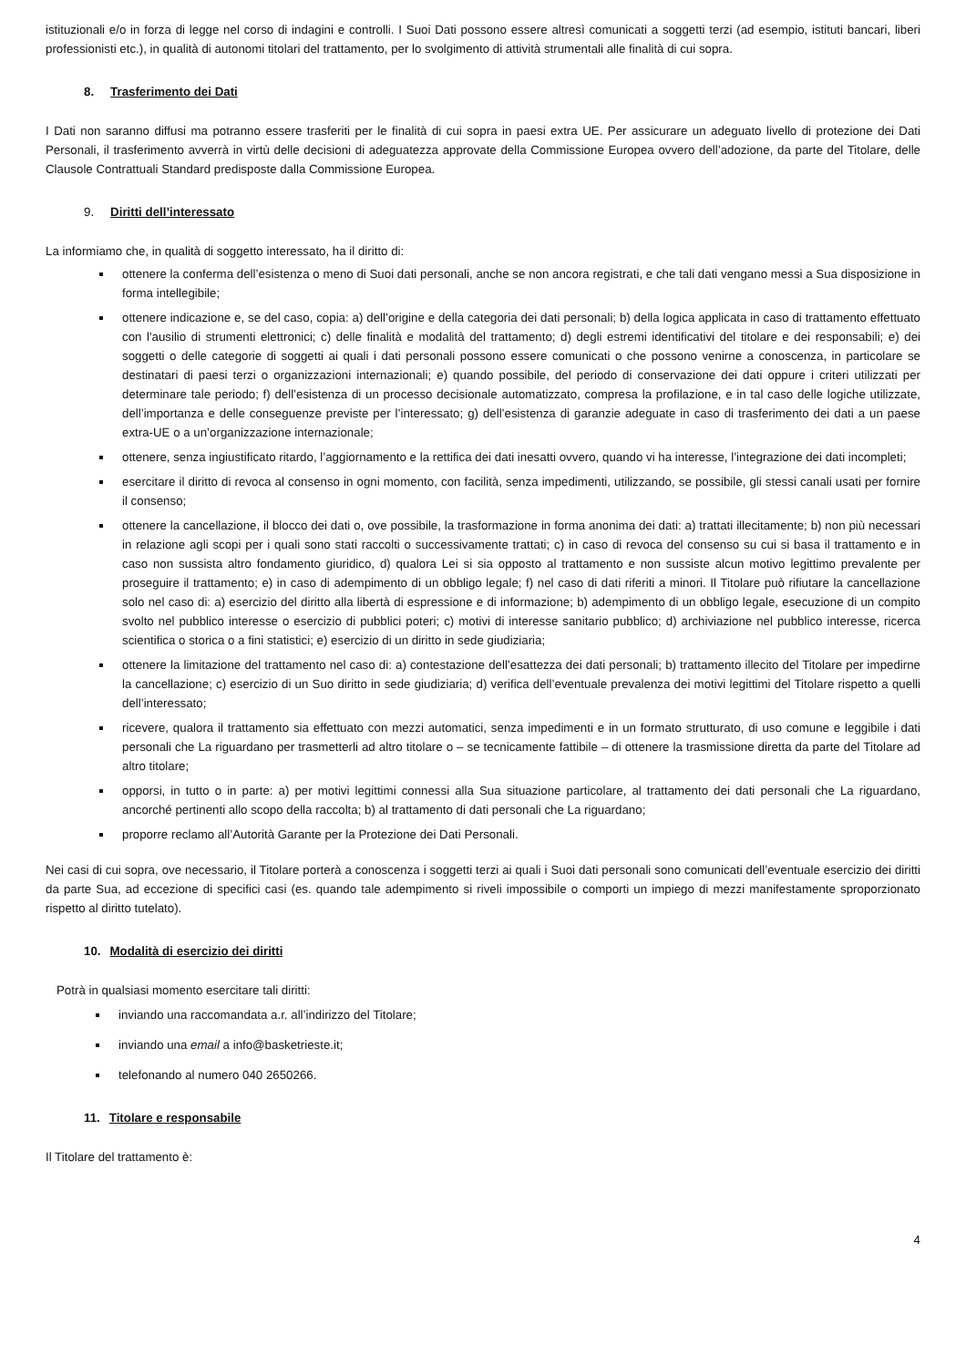istituzionali e/o in forza di legge nel corso di indagini e controlli. I Suoi Dati possono essere altresì comunicati a soggetti terzi (ad esempio, istituti bancari, liberi professionisti etc.), in qualità di autonomi titolari del trattamento, per lo svolgimento di attività strumentali alle finalità di cui sopra.
8. Trasferimento dei Dati
I Dati non saranno diffusi ma potranno essere trasferiti per le finalità di cui sopra in paesi extra UE. Per assicurare un adeguato livello di protezione dei Dati Personali, il trasferimento avverrà in virtù delle decisioni di adeguatezza approvate della Commissione Europea ovvero dell’adozione, da parte del Titolare, delle Clausole Contrattuali Standard predisposte dalla Commissione Europea.
9. Diritti dell’interessato
La informiamo che, in qualità di soggetto interessato, ha il diritto di:
ottenere la conferma dell’esistenza o meno di Suoi dati personali, anche se non ancora registrati, e che tali dati vengano messi a Sua disposizione in forma intellegibile;
ottenere indicazione e, se del caso, copia: a) dell’origine e della categoria dei dati personali; b) della logica applicata in caso di trattamento effettuato con l'ausilio di strumenti elettronici; c) delle finalità e modalità del trattamento; d) degli estremi identificativi del titolare e dei responsabili; e) dei soggetti o delle categorie di soggetti ai quali i dati personali possono essere comunicati o che possono venirne a conoscenza, in particolare se destinatari di paesi terzi o organizzazioni internazionali; e) quando possibile, del periodo di conservazione dei dati oppure i criteri utilizzati per determinare tale periodo; f) dell’esistenza di un processo decisionale automatizzato, compresa la profilazione, e in tal caso delle logiche utilizzate, dell’importanza e delle conseguenze previste per l’interessato; g) dell’esistenza di garanzie adeguate in caso di trasferimento dei dati a un paese extra-UE o a un’organizzazione internazionale;
ottenere, senza ingiustificato ritardo, l’aggiornamento e la rettifica dei dati inesatti ovvero, quando vi ha interesse, l’integrazione dei dati incompleti;
esercitare il diritto di revoca al consenso in ogni momento, con facilità, senza impedimenti, utilizzando, se possibile, gli stessi canali usati per fornire il consenso;
ottenere la cancellazione, il blocco dei dati o, ove possibile, la trasformazione in forma anonima dei dati: a) trattati illecitamente; b) non più necessari in relazione agli scopi per i quali sono stati raccolti o successivamente trattati; c) in caso di revoca del consenso su cui si basa il trattamento e in caso non sussista altro fondamento giuridico, d) qualora Lei si sia opposto al trattamento e non sussiste alcun motivo legittimo prevalente per proseguire il trattamento; e) in caso di adempimento di un obbligo legale; f) nel caso di dati riferiti a minori. Il Titolare può rifiutare la cancellazione solo nel caso di: a) esercizio del diritto alla libertà di espressione e di informazione; b) adempimento di un obbligo legale, esecuzione di un compito svolto nel pubblico interesse o esercizio di pubblici poteri; c) motivi di interesse sanitario pubblico; d) archiviazione nel pubblico interesse, ricerca scientifica o storica o a fini statistici; e) esercizio di un diritto in sede giudiziaria;
ottenere la limitazione del trattamento nel caso di: a) contestazione dell’esattezza dei dati personali; b) trattamento illecito del Titolare per impedirne la cancellazione; c) esercizio di un Suo diritto in sede giudiziaria; d) verifica dell’eventuale prevalenza dei motivi legittimi del Titolare rispetto a quelli dell’interessato;
ricevere, qualora il trattamento sia effettuato con mezzi automatici, senza impedimenti e in un formato strutturato, di uso comune e leggibile i dati personali che La riguardano per trasmetterli ad altro titolare o – se tecnicamente fattibile – di ottenere la trasmissione diretta da parte del Titolare ad altro titolare;
opporsi, in tutto o in parte: a) per motivi legittimi connessi alla Sua situazione particolare, al trattamento dei dati personali che La riguardano, ancorché pertinenti allo scopo della raccolta; b) al trattamento di dati personali che La riguardano;
proporre reclamo all’Autorità Garante per la Protezione dei Dati Personali.
Nei casi di cui sopra, ove necessario, il Titolare porterà a conoscenza i soggetti terzi ai quali i Suoi dati personali sono comunicati dell’eventuale esercizio dei diritti da parte Sua, ad eccezione di specifici casi (es. quando tale adempimento si riveli impossibile o comporti un impiego di mezzi manifestamente sproporzionato rispetto al diritto tutelato).
10. Modalità di esercizio dei diritti
Potrà in qualsiasi momento esercitare tali diritti:
inviando una raccomandata a.r. all’indirizzo del Titolare;
inviando una email a info@basketrieste.it;
telefonando al numero 040 2650266.
11. Titolare e responsabile
Il Titolare del trattamento è:
4